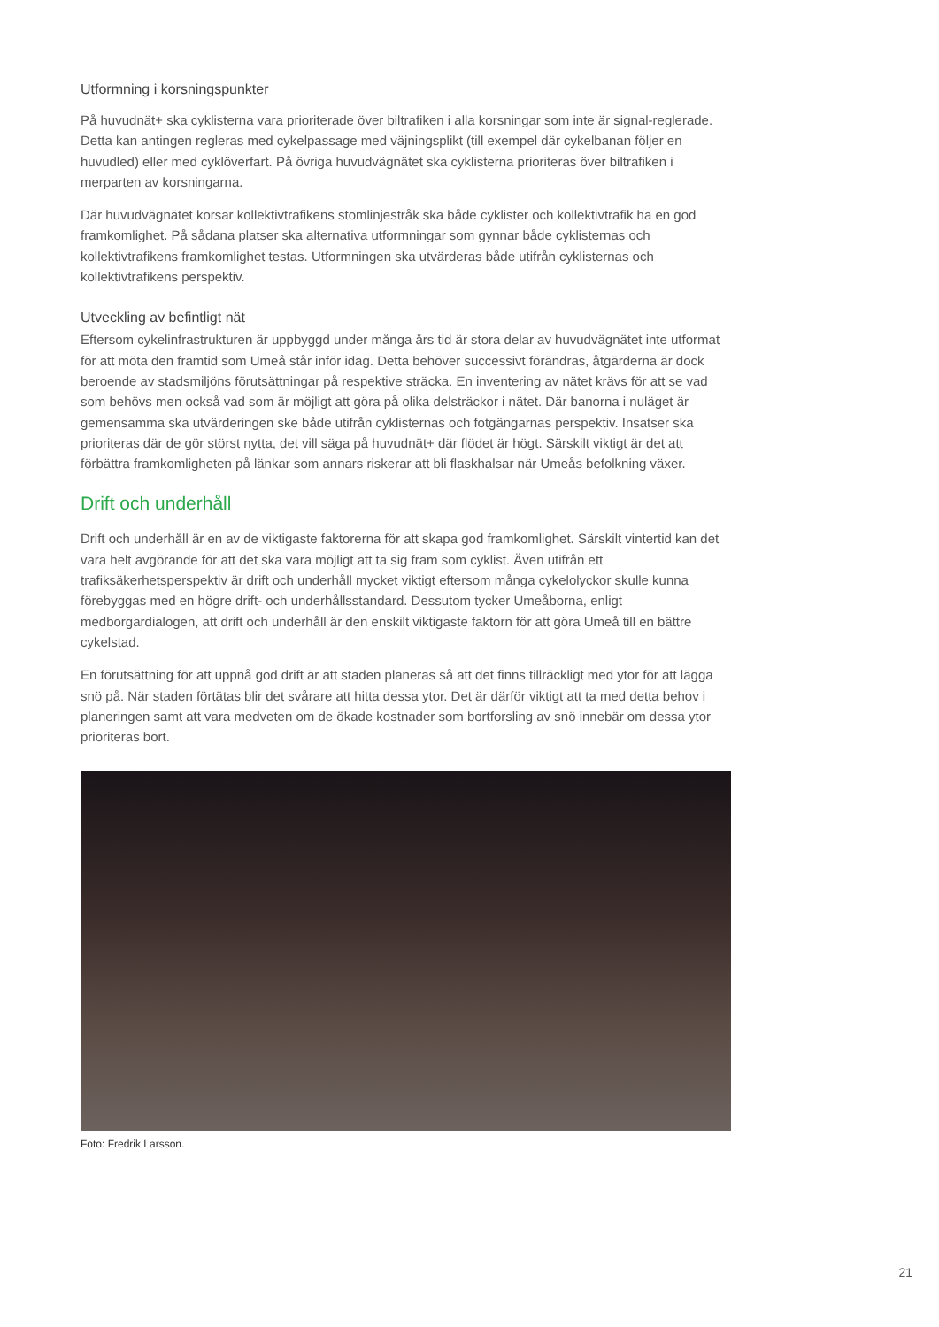Utformning i korsningspunkter
På huvudnät+ ska cyklisterna vara prioriterade över biltrafiken i alla korsningar som inte är signal-reglerade. Detta kan antingen regleras med cykelpassage med väjningsplikt (till exempel där cykelbanan följer en huvudled) eller med cyklöverfart. På övriga huvudvägnätet ska cyklisterna prioriteras över biltrafiken i merparten av korsningarna.
Där huvudvägnätet korsar kollektivtrafikens stomlinjestråk ska både cyklister och kollektivtrafik ha en god framkomlighet. På sådana platser ska alternativa utformningar som gynnar både cyklisternas och kollektivtrafikens framkomlighet testas. Utformningen ska utvärderas både utifrån cyklisternas och kollektivtrafikens perspektiv.
Utveckling av befintligt nät
Eftersom cykelinfrastrukturen är uppbyggd under många års tid är stora delar av huvudvägnätet inte utformat för att möta den framtid som Umeå står inför idag. Detta behöver successivt förändras, åtgärderna är dock beroende av stadsmiljöns förutsättningar på respektive sträcka. En inventering av nätet krävs för att se vad som behövs men också vad som är möjligt att göra på olika delsträckor i nätet. Där banorna i nuläget är gemensamma ska utvärderingen ske både utifrån cyklisternas och fotgängarnas perspektiv. Insatser ska prioriteras där de gör störst nytta, det vill säga på huvudnät+ där flödet är högt. Särskilt viktigt är det att förbättra framkomligheten på länkar som annars riskerar att bli flaskhalsar när Umeås befolkning växer.
Drift och underhåll
Drift och underhåll är en av de viktigaste faktorerna för att skapa god framkomlighet. Särskilt vintertid kan det vara helt avgörande för att det ska vara möjligt att ta sig fram som cyklist. Även utifrån ett trafiksäkerhetsperspektiv är drift och underhåll mycket viktigt eftersom många cykelolyckor skulle kunna förebyggas med en högre drift- och underhållsstandard. Dessutom tycker Umeåborna, enligt medborgardialogen, att drift och underhåll är den enskilt viktigaste faktorn för att göra Umeå till en bättre cykelstad.
En förutsättning för att uppnå god drift är att staden planeras så att det finns tillräckligt med ytor för att lägga snö på. När staden förtätas blir det svårare att hitta dessa ytor. Det är därför viktigt att ta med detta behov i planeringen samt att vara medveten om de ökade kostnader som bortforsling av snö innebär om dessa ytor prioriteras bort.
Foto: Fredrik Larsson.
21